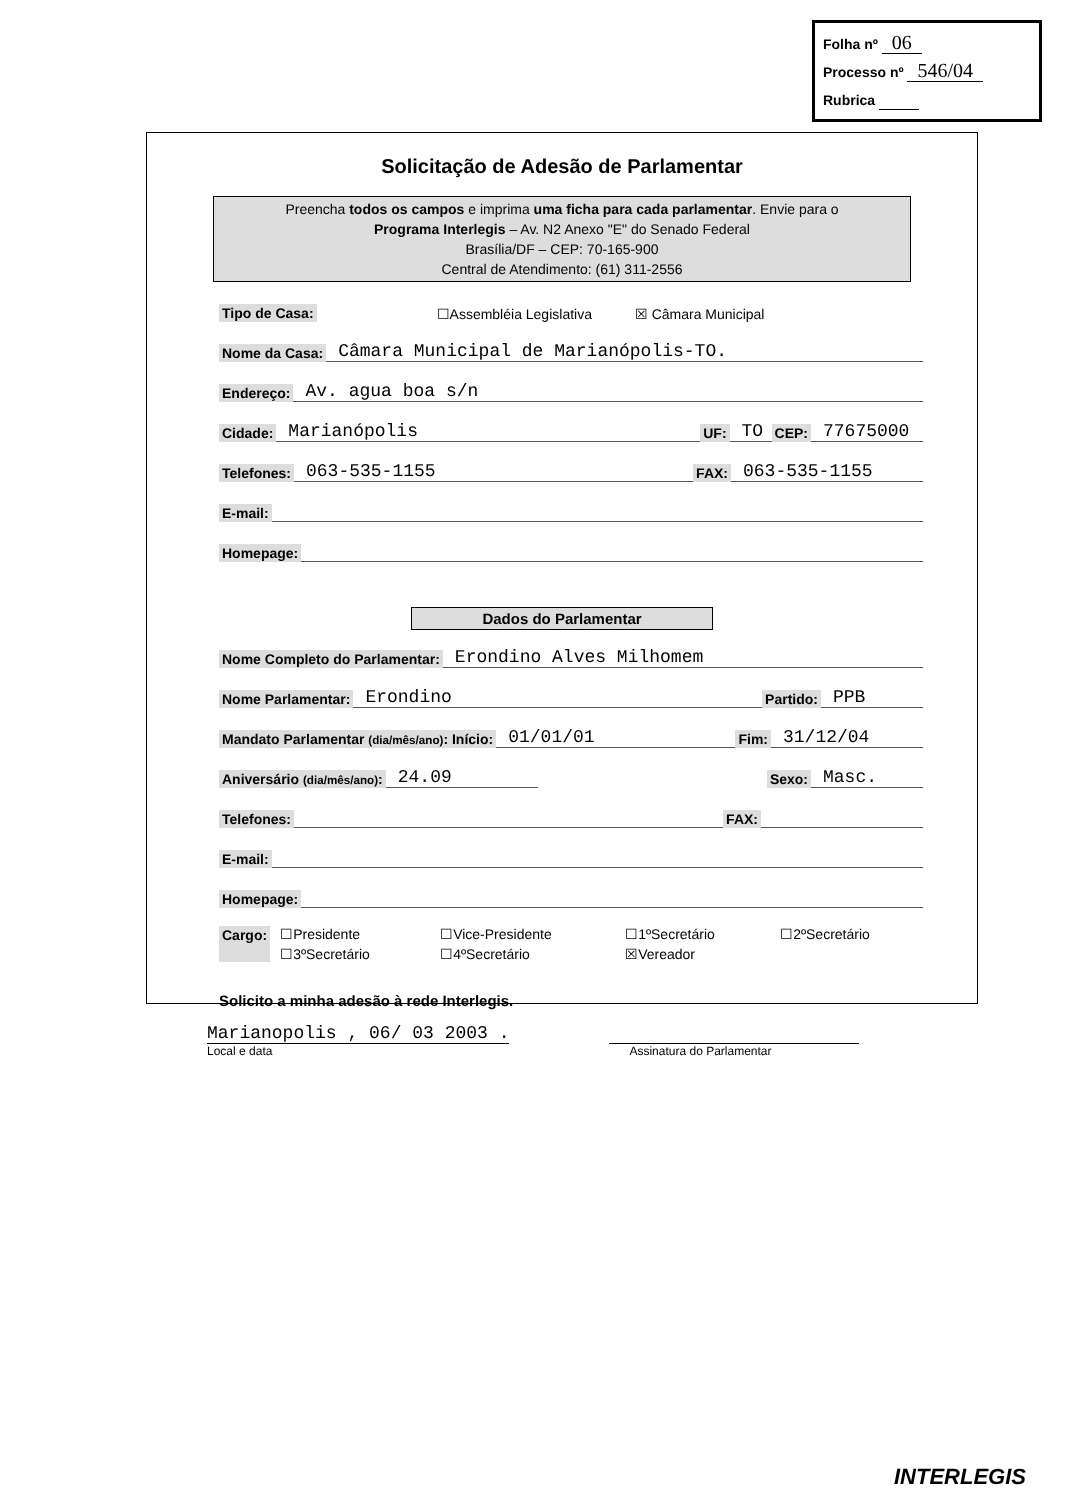Folha nº 06
Processo nº 546/04
Rubrica
Solicitação de Adesão de Parlamentar
Preencha todos os campos e imprima uma ficha para cada parlamentar. Envie para o
Programa Interlegis – Av. N2 Anexo "E" do Senado Federal
Brasília/DF – CEP: 70-165-900
Central de Atendimento: (61) 311-2556
Tipo de Casa: ☐Assembléia Legislativa ☒ Câmara Municipal
Nome da Casa: Câmara Municipal de Marianópolis-TO.
Endereço: Av. agua boa s/n
Cidade: Marianópolis UF: TO CEP: 77675000
Telefones: 063-535-1155 FAX: 063-535-1155
E-mail:
Homepage:
Dados do Parlamentar
Nome Completo do Parlamentar: Erondino Alves Milhomem
Nome Parlamentar: Erondino Partido: PPB
Mandato Parlamentar (dia/mês/ano): Início: 01/01/01 Fim: 31/12/04
Aniversário (dia/mês/ano): 24.09 Sexo: Masc.
Telefones: FAX:
E-mail:
Homepage:
Cargo: ☐Presidente ☐Vice-Presidente ☐1ºSecretário ☐2ºSecretário ☐3ºSecretário ☐4ºSecretário ☒Vereador
Solicito a minha adesão à rede Interlegis.
Marianopolis , 06/ 03 2003 .
Local e data
Assinatura do Parlamentar
INTERLEGIS